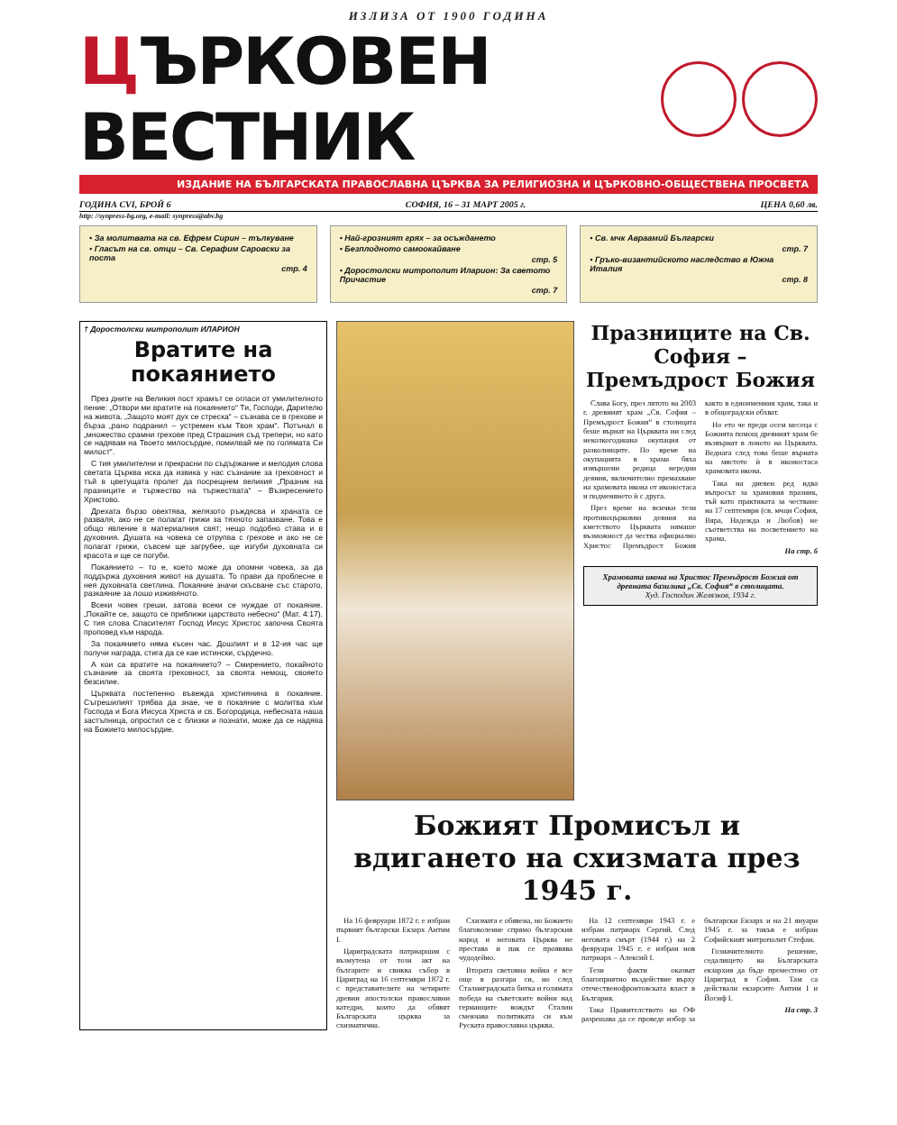ИЗЛИЗА ОТ 1900 ГОДИНА
ЦЪРКОВЕН ВЕСТНИК
ИЗДАНИЕ НА БЪЛГАРСКАТА ПРАВОСЛАВНА ЦЪРКВА ЗА РЕЛИГИОЗНА И ЦЪРКОВНО-ОБЩЕСТВЕНА ПРОСВЕТА
ГОДИНА CVI, БРОЙ 6 СОФИЯ, 16 – 31 МАРТ 2005 г. ЦЕНА 0,60 лв.
http: //synpress-bg.org, e-mail: synpress@abv.bg
• За молитвата на св. Ефрем Сирин – тълкуване
• Гласът на св. отци – Св. Серафим Саровски за поста
стр. 4
• Най-грозният грях – за осъждането
• Безплодното самоокайване
стр. 5
• Доростолски митрополит Иларион: За светото Причастие
стр. 7
• Св. мчк Авраамий Български
стр. 7
• Гръко-византийското наследство в Южна Италия
стр. 8
† Доростолски митрополит ИЛАРИОН
Вратите на покаянието
През дните на Великия пост храмът се огласи от умилителното пение: „Отвори ми вратите на покаянието“ Ти, Господи, Дарителю на живота. „Защото моят дух се стреска“ – съзнава се в грехове и бърза „рано подранил – устремен към Твоя храм“. Потънал в „множество срамни грехове пред Страшния съд трепери, но като се надявам на Твоето милосърдие, помилвай ме по голямата Си милост“.
С тия умилителни и прекрасни по съдържание и мелодия слова светата Църква иска да извика у нас съзнание за греховност и тъй в цветущата пролет да посрещнем великия „Празник на празниците и тържество на тържествата“ – Възкресението Христово.
Дрехата бързо овехтява, желязото ръждясва и храната се разваля, ако не се полагат грижи за тяхното запазване. Това е общо явление в материалния свят; нещо подобно става и в духовния. Душата на човека се отрупва с грехове и ако не се полагат грижи, съвсем ще загрубее, ще изгуби духовната си красота и ще се погуби.
Покаянието – то е, което може да опомни човека, за да поддържа духовния живот на душата. То прави да проблесне в нея духовната светлина. Покаяние значи скъсване със старото, разкаяние за лошо изживяното.
Всеки човек греши, затова всеки се нуждае от покаяние. „Покайте се, защото се приближи царството небесно“ (Мат. 4:17). С тия слова Спасителят Господ Иисус Христос започна Своята проповед към народа.
За покаянието няма късен час. Дошлият и в 12-ия час ще получи награда, стига да се кае истински, сърдечно.
А кои са вратите на покаянието? – Смирението, покайното съзнание за своята греховност, за своята немощ, свояето безсилие.
Църквата постепенно въвежда християнина в покаяние. Съгрешилият трябва да знае, че в покаяние с молитва към Господа и Бога Иисуса Христа и св. Богородица, небесната наша застъпница, опростил се с близки и познати, може да се надява на Божието милосърдие.
Празниците на Св. София – Премъдрост Божия
Слава Богу, през лятото на 2003 г. древният храм „Св. София – Премъдрост Божия“ в столицата беше върнат на Църквата ни след неколкогодишна окупация от разколниците. По време на окупацията в храма бяха извършени редица нередни деяния, включително премахване на храмовата икона от иконостаса и подменянето ѝ с друга.
През време на всички тези противоцърковни деяния на кметството Църквата нямаше възможност да чества официално Христос Премъдрост Божия както в едноименния храм, така и в общоградски обхват.
Но ето че преди осем месеца с Божията помощ древният храм бе възвърнат в лоното на Църквата. Веднага след това беше върната на мястото ѝ в иконостаса храмовата икона.
Така на дневен ред идва въпросът за храмовия празник, тъй като практиката за честване на 17 септември (св. мчци София, Вяра, Надежда и Любов) не съответства на посветението на храма.
На стр. 6
Храмовата икона на Христос Премъдрост Божия от древната базилика „Св. София“ в столицата.
Худ. Господин Желязков, 1934 г.
Божият Промисъл и вдигането на схизмата през 1945 г.
На 16 февруари 1872 г. е избран първият български Екзарх Антим I.
Цариградската патриаршия с възмутена от този акт на българите и свиква събор в Цариград на 16 септември 1872 г. с представителите на четирите древни апостолски православни катедри, които да обявят Българската църква за схизматична.
Схизмата е обявена, но Божието благоволение спрямо българския народ и неговата Църква не престава и пак се проявява чудодейно.
Втората световна война е все още в разгара си, но след Сталинградската битка и голямата победа на съветските войни над германците вождът Сталин смекчава политиката си към Руската православна църква.
На 12 септември 1943 г. е избран патриарх Сергий. След неговата смърт (1944 г.) на 2 февруари 1945 г. е избран нов патриарх – Алексий I.
Тези факти оказват благоприятно въздействие върху отечественофронтовската власт в България.
Така Правителството на ОФ разрешава да се проведе избор за български Екзарх и на 21 януари 1945 г. за такъв е избран Софийският митрополит Стефан.
Гозначителното решение, седалището на Българската екзархия да бъде преместено от Цариград в София. Там са действали екзарсите Антим I и Йосиф I.
На стр. 3